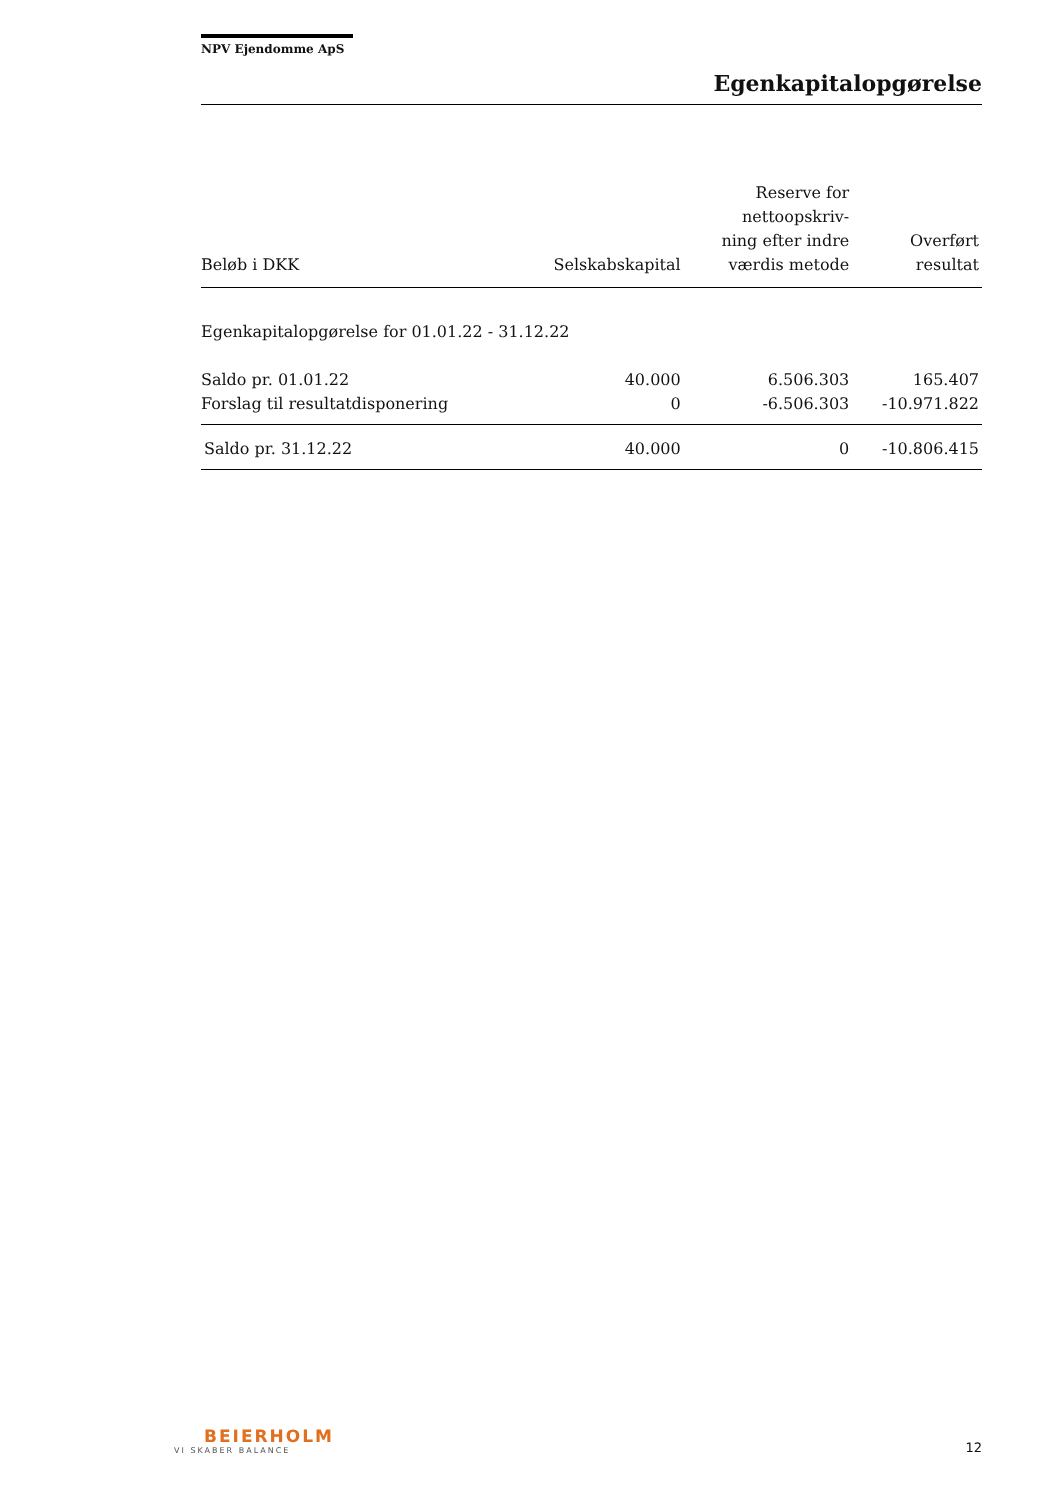NPV Ejendomme ApS
Egenkapitalopgørelse
| Beløb i DKK | Selskabskapital | Reserve for nettoopskriv- ning efter indre værdis metode | Overført resultat |
| --- | --- | --- | --- |
| Egenkapitalopgørelse for 01.01.22 - 31.12.22 | | | |
| Saldo pr. 01.01.22 | 40.000 | 6.506.303 | 165.407 |
| Forslag til resultatdisponering | 0 | -6.506.303 | -10.971.822 |
| Saldo pr. 31.12.22 | 40.000 | 0 | -10.806.415 |
BEIERHOLM
VI SKABER BALANCE
12